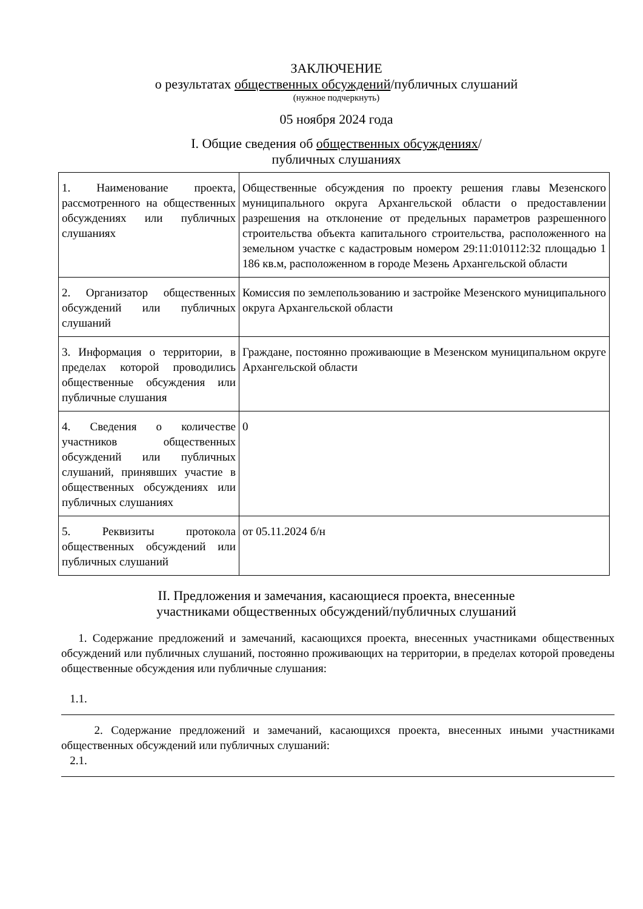ЗАКЛЮЧЕНИЕ
о результатах общественных обсуждений/публичных слушаний
(нужное подчеркнуть)
05 ноября 2024 года
I. Общие сведения об общественных обсуждениях/
публичных слушаниях
| 1. Наименование проекта, рассмотренного на общественных обсуждениях или публичных слушаниях | Общественные обсуждения по проекту решения главы Мезенского муниципального округа Архангельской области о предоставлении разрешения на отклонение от предельных параметров разрешенного строительства объекта капитального строительства, расположенного на земельном участке с кадастровым номером 29:11:010112:32 площадью 1 186 кв.м, расположенном в городе Мезень Архангельской области |
| 2. Организатор общественных обсуждений или публичных слушаний | Комиссия по землепользованию и застройке Мезенского муниципального округа Архангельской области |
| 3. Информация о территории, в пределах которой проводились общественные обсуждения или публичные слушания | Граждане, постоянно проживающие в Мезенском муниципальном округе Архангельской области |
| 4. Сведения о количестве участников общественных обсуждений или публичных слушаний, принявших участие в общественных обсуждениях или публичных слушаниях | 0 |
| 5. Реквизиты протокола общественных обсуждений или публичных слушаний | от 05.11.2024 б/н |
II. Предложения и замечания, касающиеся проекта, внесенные
участниками общественных обсуждений/публичных слушаний
1. Содержание предложений и замечаний, касающихся проекта, внесенных участниками общественных обсуждений или публичных слушаний, постоянно проживающих на территории, в пределах которой проведены общественные обсуждения или публичные слушания:
1.1.
2. Содержание предложений и замечаний, касающихся проекта, внесенных иными участниками общественных обсуждений или публичных слушаний:
2.1.